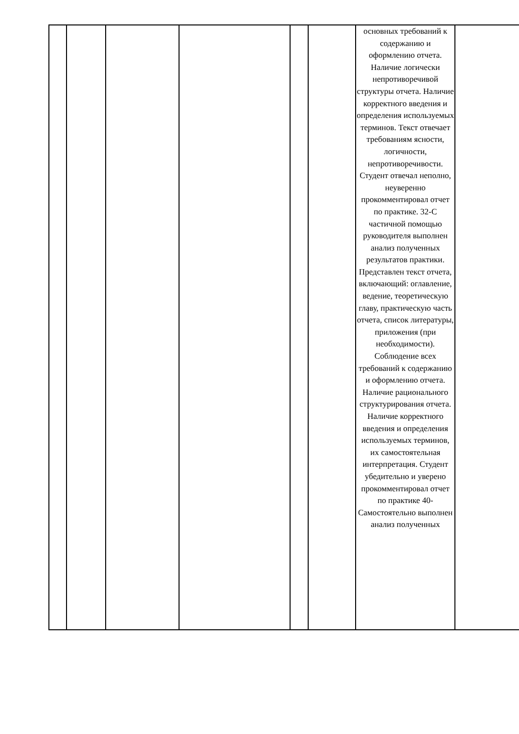| | | | | | | основных требований к содержанию и оформлению отчета. Наличие логически непротиворечивой структуры отчета. Наличие корректного введения и определения используемых терминов. Текст отвечает требованиям ясности, логичности, непротиворечивости. Студент отвечал неполно, неуверенно прокомментировал отчет по практике. 32-С частичной помощью руководителя выполнен анализ полученных результатов практики. Представлен текст отчета, включающий: оглавление, ведение, теоретическую главу, практическую часть отчета, список литературы, приложения (при необходимости). Соблюдение всех требований к содержанию и оформлению отчета. Наличие рационального структурирования отчета. Наличие корректного введения и определения используемых терминов, их самостоятельная интерпретация. Студент убедительно и уверено прокомментировал отчет по практике 40-Самостоятельно выполнен анализ полученных | |